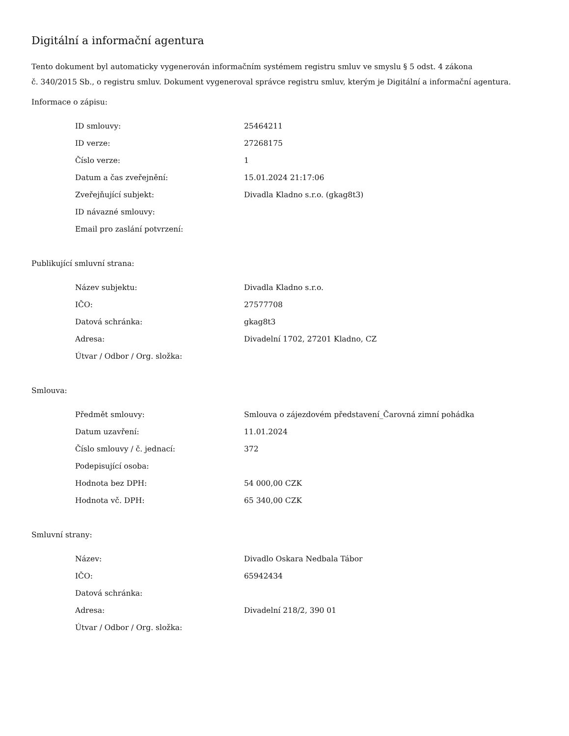Digitální a informační agentura
Tento dokument byl automaticky vygenerován informačním systémem registru smluv ve smyslu § 5 odst. 4 zákona
č. 340/2015 Sb., o registru smluv. Dokument vygeneroval správce registru smluv, kterým je Digitální a informační agentura.
Informace o zápisu:
| ID smlouvy: | 25464211 |
| ID verze: | 27268175 |
| Číslo verze: | 1 |
| Datum a čas zveřejnění: | 15.01.2024 21:17:06 |
| Zveřejňující subjekt: | Divadla Kladno s.r.o. (gkag8t3) |
| ID návazné smlouvy: | |
| Email pro zaslání potvrzení: | |
Publikující smluvní strana:
| Název subjektu: | Divadla Kladno s.r.o. |
| IČO: | 27577708 |
| Datová schránka: | gkag8t3 |
| Adresa: | Divadelní 1702, 27201 Kladno, CZ |
| Útvar / Odbor / Org. složka: | |
Smlouva:
| Předmět smlouvy: | Smlouva o zájezdovém představení_Čarovná zimní pohádka |
| Datum uzavření: | 11.01.2024 |
| Číslo smlouvy / č. jednací: | 372 |
| Podepisující osoba: | |
| Hodnota bez DPH: | 54 000,00 CZK |
| Hodnota vč. DPH: | 65 340,00 CZK |
Smluvní strany:
| Název: | Divadlo Oskara Nedbala Tábor |
| IČO: | 65942434 |
| Datová schránka: | |
| Adresa: | Divadelní 218/2, 390 01 |
| Útvar / Odbor / Org. složka: | |